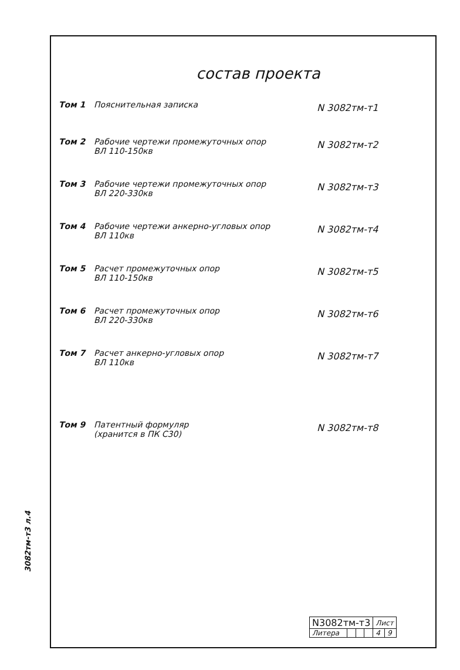состав проекта
Том 1 Пояснительная записка
N 3082тм-т1
Том 2 Рабочие чертежи промежуточных опор
ВЛ 110-150кв
N 3082тм-т2
Том 3 Рабочие чертежи промежуточных опор
ВЛ 220-330кв
N 3082тм-т3
Том 4 Рабочие чертежи анкерно-угловых опор
ВЛ 110кв
N 3082тм-т4
Том 5 Расчет промежуточных опор
ВЛ 110-150кв
N 3082тм-т5
Том 6 Расчет промежуточных опор
ВЛ 220-330кв
N 3082тм-т6
Том 7 Расчет анкерно-угловых опор
ВЛ 110кв
N 3082тм-т7
Том 9 Патентный формуляр
(хранится в ПК С30)
N 3082тм-т8
3082тм-т3 л.4
| N3082тм-т3 | | | | Лист | |
| Литера | | | | 4 | 9 |